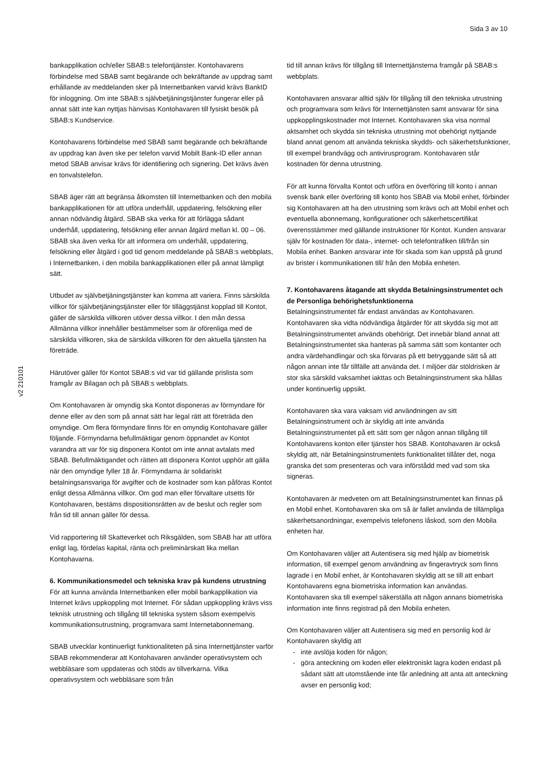Sida 3 av 10
v2 210101
bankapplikation och/eller SBAB:s telefontjänster. Kontohavarens förbindelse med SBAB samt begärande och bekräftande av uppdrag samt erhållande av meddelanden sker på Internetbanken varvid krävs BankID för inloggning. Om inte SBAB:s självbetjäningstjänster fungerar eller på annat sätt inte kan nyttjas hänvisas Kontohavaren till fysiskt besök på SBAB:s Kundservice.
Kontohavarens förbindelse med SBAB samt begärande och bekräftande av uppdrag kan även ske per telefon varvid Mobilt Bank-ID eller annan metod SBAB anvisar krävs för identifiering och signering. Det krävs även en tonvalstelefon.
SBAB äger rätt att begränsa åtkomsten till Internetbanken och den mobila bankapplikationen för att utföra underhåll, uppdatering, felsökning eller annan nödvändig åtgärd. SBAB ska verka för att förlägga sådant underhåll, uppdatering, felsökning eller annan åtgärd mellan kl. 00 – 06. SBAB ska även verka för att informera om underhåll, uppdatering, felsökning eller åtgärd i god tid genom meddelande på SBAB:s webbplats, i Internetbanken, i den mobila bankapplikationen eller på annat lämpligt sätt.
Utbudet av självbetjäningstjänster kan komma att variera. Finns särskilda villkor för självbetjäningstjänster eller för tilläggstjänst kopplad till Kontot, gäller de särskilda villkoren utöver dessa villkor. I den mån dessa Allmänna villkor innehåller bestämmelser som är oförenliga med de särskilda villkoren, ska de särskilda villkoren för den aktuella tjänsten ha företräde.
Härutöver gäller för Kontot SBAB:s vid var tid gällande prislista som framgår av Bilagan och på SBAB:s webbplats.
Om Kontohavaren är omyndig ska Kontot disponeras av förmyndare för denne eller av den som på annat sätt har legal rätt att företräda den omyndige. Om flera förmyndare finns för en omyndig Kontohavare gäller följande. Förmyndarna befullmäktigar genom öppnandet av Kontot varandra att var för sig disponera Kontot om inte annat avtalats med SBAB. Befullmäktigandet och rätten att disponera Kontot upphör att gälla när den omyndige fyller 18 år. Förmyndarna är solidariskt betalningsansvariga för avgifter och de kostnader som kan påföras Kontot enligt dessa Allmänna villkor. Om god man eller förvaltare utsetts för Kontohavaren, bestäms dispositionsrätten av de beslut och regler som från tid till annan gäller för dessa.
Vid rapportering till Skatteverket och Riksgälden, som SBAB har att utföra enligt lag, fördelas kapital, ränta och preliminärskatt lika mellan Kontohavarna.
6. Kommunikationsmedel och tekniska krav på kundens utrustning
För att kunna använda Internetbanken eller mobil bankapplikation via Internet krävs uppkoppling mot Internet. För sådan uppkoppling krävs viss teknisk utrustning och tillgång till tekniska system såsom exempelvis kommunikationsutrustning, programvara samt Internetabonnemang.
SBAB utvecklar kontinuerligt funktionaliteten på sina Internettjänster varför SBAB rekommenderar att Kontohavaren använder operativsystem och webbläsare som uppdateras och stöds av tillverkarna. Vilka operativsystem och webbläsare som från
tid till annan krävs för tillgång till Internettjänsterna framgår på SBAB:s webbplats.
Kontohavaren ansvarar alltid själv för tillgång till den tekniska utrustning och programvara som krävs för Internettjänsten samt ansvarar för sina uppkopplingskostnader mot Internet. Kontohavaren ska visa normal aktsamhet och skydda sin tekniska utrustning mot obehörigt nyttjande bland annat genom att använda tekniska skydds- och säkerhetsfunktioner, till exempel brandvägg och antivirusprogram. Kontohavaren står kostnaden för denna utrustning.
För att kunna förvalta Kontot och utföra en överföring till konto i annan svensk bank eller överföring till konto hos SBAB via Mobil enhet, förbinder sig Kontohavaren att ha den utrustning som krävs och att Mobil enhet och eventuella abonnemang, konfigurationer och säkerhetscertifikat överensstämmer med gällande instruktioner för Kontot. Kunden ansvarar själv för kostnaden för data-, internet- och telefontrafiken till/från sin Mobila enhet. Banken ansvarar inte för skada som kan uppstå på grund av brister i kommunikationen till/ från den Mobila enheten.
7. Kontohavarens åtagande att skydda Betalningsinstrumentet och de Personliga behörighetsfunktionerna
Betalningsinstrumentet får endast användas av Kontohavaren. Kontohavaren ska vidta nödvändiga åtgärder för att skydda sig mot att Betalningsinstrumentet används obehörigt. Det innebär bland annat att Betalningsinstrumentet ska hanteras på samma sätt som kontanter och andra värdehandlingar och ska förvaras på ett betryggande sätt så att någon annan inte får tillfälle att använda det. I miljöer där stöldrisken är stor ska särskild vaksamhet iakttas och Betalningsinstrument ska hållas under kontinuerlig uppsikt.
Kontohavaren ska vara vaksam vid användningen av sitt Betalningsinstrument och är skyldig att inte använda Betalningsinstrumentet på ett sätt som ger någon annan tillgång till Kontohavarens konton eller tjänster hos SBAB. Kontohavaren är också skyldig att, när Betalningsinstrumentets funktionalitet tillåter det, noga granska det som presenteras och vara införstådd med vad som ska signeras.
Kontohavaren är medveten om att Betalningsinstrumentet kan finnas på en Mobil enhet. Kontohavaren ska om så är fallet använda de tillämpliga säkerhetsanordningar, exempelvis telefonens låskod, som den Mobila enheten har.
Om Kontohavaren väljer att Autentisera sig med hjälp av biometrisk information, till exempel genom användning av fingeravtryck som finns lagrade i en Mobil enhet, är Kontohavaren skyldig att se till att enbart Kontohavarens egna biometriska information kan användas. Kontohavaren ska till exempel säkerställa att någon annans biometriska information inte finns registrad på den Mobila enheten.
Om Kontohavaren väljer att Autentisera sig med en personlig kod är Kontohavaren skyldig att
- inte avslöja koden för någon;
- göra anteckning om koden eller elektroniskt lagra koden endast på sådant sätt att utomstående inte får anledning att anta att anteckning avser en personlig kod;